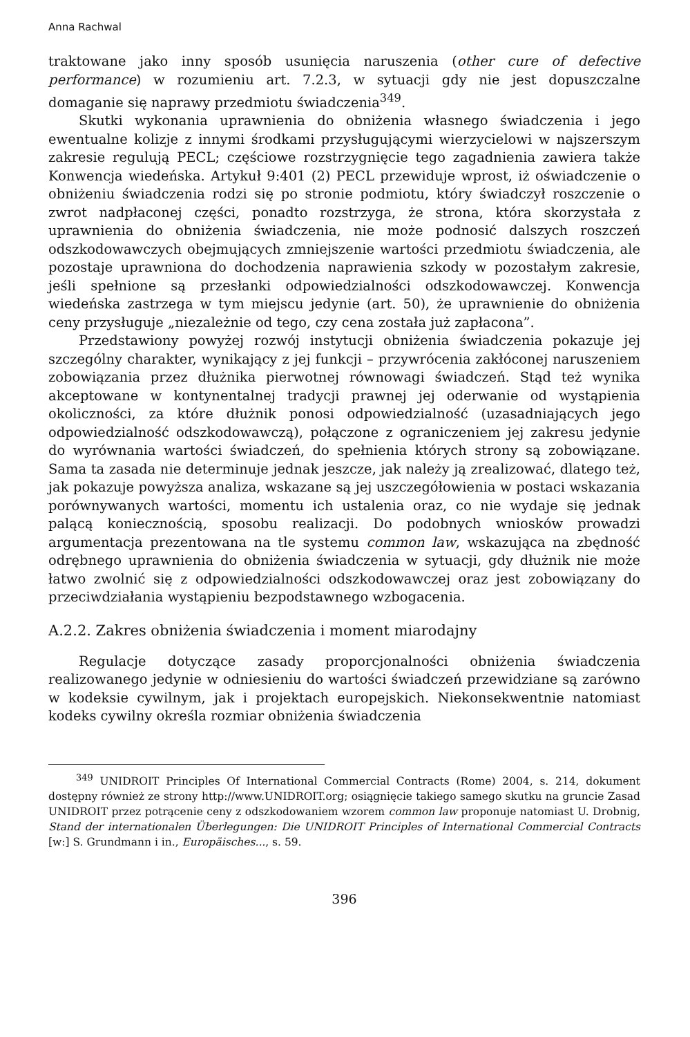Anna Rachwal
traktowane jako inny sposób usunięcia naruszenia (other cure of defective performance) w rozumieniu art. 7.2.3, w sytuacji gdy nie jest dopuszczalne domaganie się naprawy przedmiotu świadczenia<sup>349</sup>.
Skutki wykonania uprawnienia do obniżenia własnego świadczenia i jego ewentualne kolizje z innymi środkami przysługującymi wierzycielowi w najszerszym zakresie regulują PECL; częściowe rozstrzygnięcie tego zagadnienia zawiera także Konwencja wiedeńska. Artykuł 9:401 (2) PECL przewiduje wprost, iż oświadczenie o obniżeniu świadczenia rodzi się po stronie podmiotu, który świadczył roszczenie o zwrot nadpłaconej części, ponadto rozstrzyga, że strona, która skorzystała z uprawnienia do obniżenia świadczenia, nie może podnosić dalszych roszczeń odszkodowawczych obejmujących zmniejszenie wartości przedmiotu świadczenia, ale pozostaje uprawniona do dochodzenia naprawienia szkody w pozostałym zakresie, jeśli spełnione są przesłanki odpowiedzialności odszkodowawczej. Konwencja wiedeńska zastrzega w tym miejscu jedynie (art. 50), że uprawnienie do obniżenia ceny przysługuje „niezależnie od tego, czy cena została już zapłacona”.
Przedstawiony powyżej rozwój instytucji obniżenia świadczenia pokazuje jej szczególny charakter, wynikający z jej funkcji – przywrócenia zakłóconej naruszeniem zobowiązania przez dłużnika pierwotnej równowagi świadczeń. Stąd też wynika akceptowane w kontynentalnej tradycji prawnej jej oderwanie od wystąpienia okoliczności, za które dłużnik ponosi odpowiedzialność (uzasadniających jego odpowiedzialność odszkodowawczą), połączone z ograniczeniem jej zakresu jedynie do wyrównania wartości świadczeń, do spełnienia których strony są zobowiązane. Sama ta zasada nie determinuje jednak jeszcze, jak należy ją zrealizować, dlatego też, jak pokazuje powyższa analiza, wskazane są jej uszczegółowienia w postaci wskazania porównywanych wartości, momentu ich ustalenia oraz, co nie wydaje się jednak palącą koniecznością, sposobu realizacji. Do podobnych wniosków prowadzi argumentacja prezentowana na tle systemu common law, wskazująca na zbędność odrębnego uprawnienia do obniżenia świadczenia w sytuacji, gdy dłużnik nie może łatwo zwolnić się z odpowiedzialności odszkodowawczej oraz jest zobowiązany do przeciwdziałania wystąpieniu bezpodstawnego wzbogacenia.
A.2.2. Zakres obniżenia świadczenia i moment miarodajny
Regulacje dotyczące zasady proporcjonalności obniżenia świadczenia realizowanego jedynie w odniesieniu do wartości świadczeń przewidziane są zarówno w kodeksie cywilnym, jak i projektach europejskich. Niekonsekwentnie natomiast kodeks cywilny określa rozmiar obniżenia świadczenia
<sup>349</sup> UNIDROIT Principles Of International Commercial Contracts (Rome) 2004, s. 214, dokument dostępny również ze strony http://www.UNIDROIT.org; osiągnięcie takiego samego skutku na gruncie Zasad UNIDROIT przez potrącenie ceny z odszkodowaniem wzorem common law proponuje natomiast U. Drobnig, Stand der internationalen Überlegungen: Die UNIDROIT Principles of International Commercial Contracts [w:] S. Grundmann i in., Europäisches..., s. 59.
396